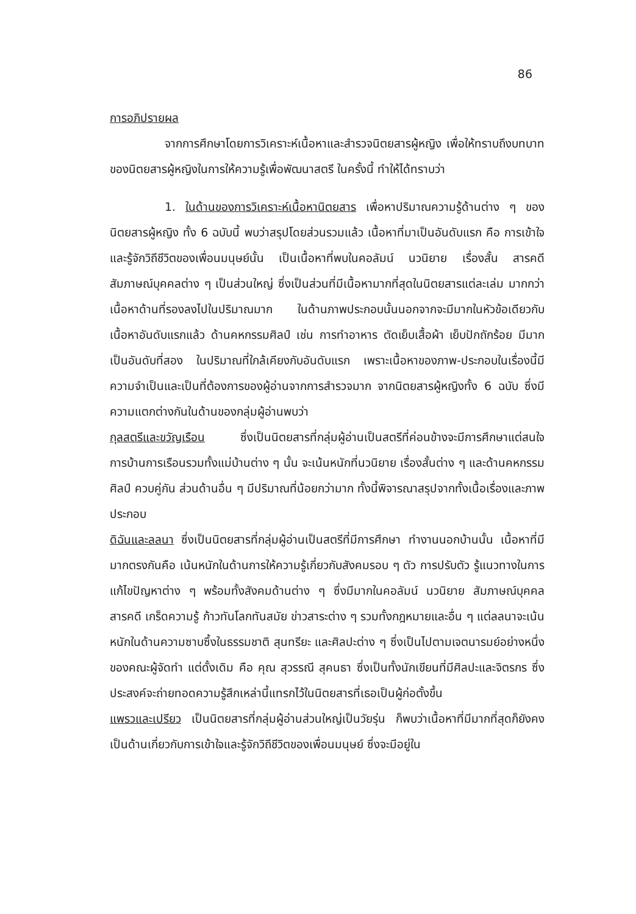86
การอภิปรายผล
จากการศึกษาโดยการวิเคราะห์เนื้อหาและสำรวจนิตยสารผู้หญิง เพื่อให้ทราบถึงบทบาทของนิตยสารผู้หญิงในการให้ความรู้เพื่อพัฒนาสตรี ในครั้งนี้ ทำให้ได้ทราบว่า
1. ในด้านของการวิเคราะห์เนื้อหานิตยสาร เพื่อหาปริมาณความรู้ด้านต่าง ๆ ของนิตยสารผู้หญิง ทั้ง 6 ฉบับนี้ พบว่าสรุปโดยส่วนรวมแล้ว เนื้อหาที่มาเป็นอันดับแรก คือ การเข้าใจและรู้จักวิถีชีวิตของเพื่อนมนุษย์นั้น เป็นเนื้อหาที่พบในคอลัมน์ นวนิยาย เรื่องสั้น สารคดี สัมภาษณ์บุคคลต่าง ๆ เป็นส่วนใหญ่ ซึ่งเป็นส่วนที่มีเนื้อหามากที่สุดในนิตยสารแต่ละเล่ม มากกว่าเนื้อหาด้านที่รองลงไปในปริมาณมาก ในด้านภาพประกอบนั้นนอกจากจะมีมากในหัวข้อเดียวกับเนื้อหาอันดับแรกแล้ว ด้านคหกรรมศิลป์ เช่น การทำอาหาร ตัดเย็บเสื้อผ้า เย็บปักถักร้อย มีมากเป็นอันดับที่สอง ในปริมาณที่ใกล้เคียงกับอันดับแรก เพราะเนื้อหาของภาพ-ประกอบในเรื่องนี้มีความจำเป็นและเป็นที่ต้องการของผู้อ่านจากการสำรวจมาก จากนิตยสารผู้หญิงทั้ง 6 ฉบับ ซึ่งมีความแตกต่างกันในด้านของกลุ่มผู้อ่านพบว่า
กุลสตรีและขวัญเรือน ซึ่งเป็นนิตยสารที่กลุ่มผู้อ่านเป็นสตรีที่ค่อนข้างจะมีการศึกษาแต่สนใจการบ้านการเรือนรวมทั้งแม่บ้านต่าง ๆ นั้น จะเน้นหนักที่นวนิยาย เรื่องสั้นต่าง ๆ และด้านคหกรรมศิลป์ ควบคู่กัน ส่วนด้านอื่น ๆ มีปริมาณที่น้อยกว่ามาก ทั้งนี้พิจารณาสรุปจากทั้งเนื้อเรื่องและภาพประกอบ
ดิฉันและลลนา ซึ่งเป็นนิตยสารที่กลุ่มผู้อ่านเป็นสตรีที่มีการศึกษา ทำงานนอกบ้านนั้น เนื้อหาที่มีมากตรงกันคือ เน้นหนักในด้านการให้ความรู้เกี่ยวกับสังคมรอบ ๆ ตัว การปรับตัว รู้แนวทางในการแก้ไขปัญหาต่าง ๆ พร้อมทั้งสังคมด้านต่าง ๆ ซึ่งมีมากในคอลัมน์ นวนิยาย สัมภาษณ์บุคคล สารคดี เกร็ดความรู้ ก้าวทันโลกทันสมัย ข่าวสาระต่าง ๆ รวมทั้งกฎหมายและอื่น ๆ แต่ลลนาจะเน้นหนักในด้านความซาบซึ้งในธรรมชาติ สุนทรียะ และศิลปะต่าง ๆ ซึ่งเป็นไปตามเจตนารมย์อย่างหนึ่งของคณะผู้จัดทำ แต่ดั้งเดิม คือ คุณ สุวรรณี สุคนธา ซึ่งเป็นทั้งนักเขียนที่มีศิลปะและจิตรกร ซึ่งประสงค์จะถ่ายทอดความรู้สึกเหล่านี้แทรกไว้ในนิตยสารที่เธอเป็นผู้ก่อตั้งขึ้น
แพรวและเปรียว เป็นนิตยสารที่กลุ่มผู้อ่านส่วนใหญ่เป็นวัยรุ่น ก็พบว่าเนื้อหาที่มีมากที่สุดก็ยังคงเป็นด้านเกี่ยวกับการเข้าใจและรู้จักวิถีชีวิตของเพื่อนมนุษย์ ซึ่งจะมีอยู่ใน